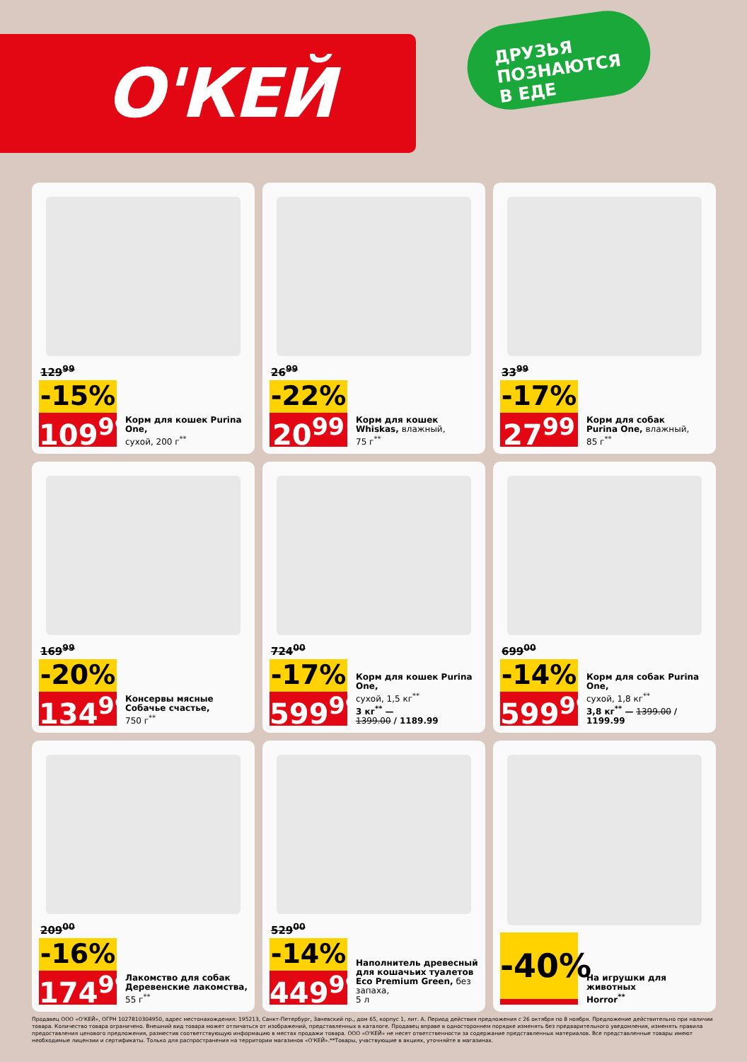О'КЕЙ
ДРУЗЬЯ
ПОЗНАЮТСЯ
В ЕДЕ
129<sup>99</sup>
-15%
109<sup>99</sup>
Корм для кошек Purina One,
сухой, 200 г<sup>**</sup>
26<sup>99</sup>
-22%
20<sup>99</sup>
Корм для кошек
Whiskas, влажный,
75 г<sup>**</sup>
33<sup>99</sup>
-17%
27<sup>99</sup>
Корм для собак
Purina One, влажный,
85 г<sup>**</sup>
169<sup>99</sup>
-20%
134<sup>99</sup>
Консервы мясные
Собачье счастье,
750 г<sup>**</sup>
724<sup>00</sup>
-17%
599<sup>99</sup>
Корм для кошек Purina One,
сухой, 1,5 кг<sup>**</sup>
3 кг<sup>**</sup> —
1399.00 / 1189.99
699<sup>00</sup>
-14%
599<sup>99</sup>
Корм для собак Purina One,
сухой, 1,8 кг<sup>**</sup>
3,8 кг<sup>**</sup> — 1399.00 / 1199.99
209<sup>00</sup>
-16%
174<sup>99</sup>
Лакомство для собак
Деревенские лакомства, 55 г<sup>**</sup>
529<sup>00</sup>
-14%
449<sup>99</sup>
Наполнитель древесный
для кошачьих туалетов
Eco Premium Green, без запаха,
5 л
-40%
На игрушки для животных
Horror<sup>**</sup>
Продавец ООО «О'КЕЙ», ОГРН 1027810304950, адрес местонахождения: 195213, Санкт-Петербург, Заневский пр., дом 65, корпус 1, лит. А. Период действия предложения с 26 октября по 8 ноября. Предложение действительно при наличии товара. Количество товара ограничено. Внешний вид товара может отличаться от изображений, представленных в каталоге. Продавец вправе в одностороннем порядке изменять без предварительного уведомления, изменять правила предоставления ценового предложения, разместив соответствующую информацию в местах продажи товара. ООО «О'КЕЙ» не несет ответственности за содержание представленных материалов. Все представленные товары имеют необходимые лицензии и сертификаты. Только для распространения на территории магазинов «О'КЕЙ».**Товары, участвующие в акциях, уточняйте в магазинах.